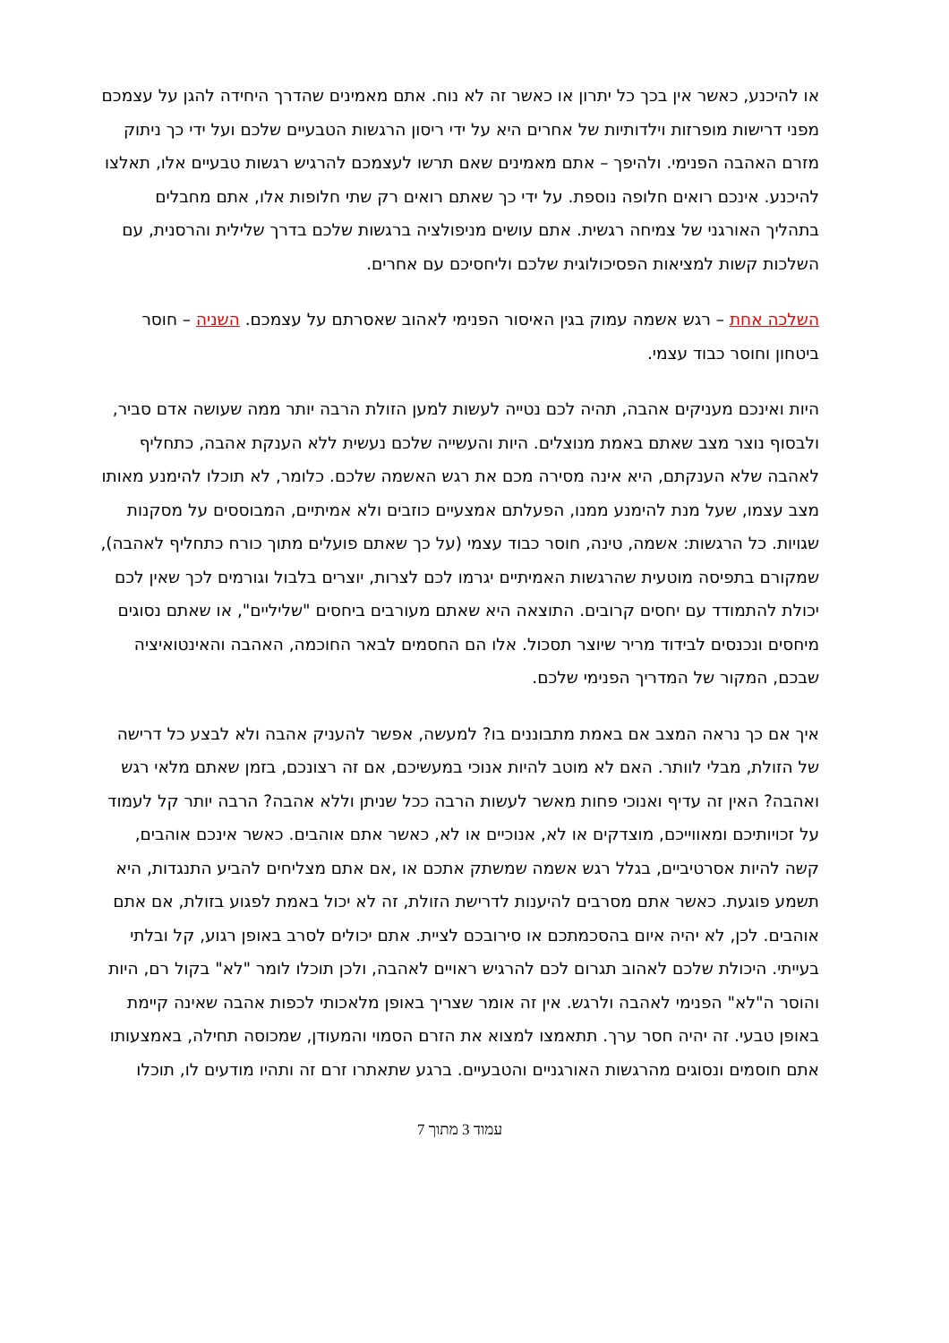או להיכנע, כאשר אין בכך כל יתרון או כאשר זה לא נוח. אתם מאמינים שהדרך היחידה להגן על עצמכם מפני דרישות מופרזות וילדותיות של אחרים היא על ידי ריסון הרגשות הטבעיים שלכם ועל ידי כך ניתוק מזרם האהבה הפנימי. ולהיפך – אתם מאמינים שאם תרשו לעצמכם להרגיש רגשות טבעיים אלו, תאלצו להיכנע. אינכם רואים חלופה נוספת. על ידי כך שאתם רואים רק שתי חלופות אלו, אתם מחבלים בתהליך האורגני של צמיחה רגשית. אתם עושים מניפולציה ברגשות שלכם בדרך שלילית והרסנית, עם השלכות קשות למציאות הפסיכולוגית שלכם וליחסיכם עם אחרים.
השלכה אחת – רגש אשמה עמוק בגין האיסור הפנימי לאהוב שאסרתם על עצמכם. השניה – חוסר ביטחון וחוסר כבוד עצמי.
היות ואינכם מעניקים אהבה, תהיה לכם נטייה לעשות למען הזולת הרבה יותר ממה שעושה אדם סביר, ולבסוף נוצר מצב שאתם באמת מנוצלים. היות והעשייה שלכם נעשית ללא הענקת אהבה, כתחליף לאהבה שלא הענקתם, היא אינה מסירה מכם את רגש האשמה שלכם. כלומר, לא תוכלו להימנע מאותו מצב עצמו, שעל מנת להימנע ממנו, הפעלתם אמצעיים כוזבים ולא אמיתיים, המבוססים על מסקנות שגויות. כל הרגשות: אשמה, טינה, חוסר כבוד עצמי (על כך שאתם פועלים מתוך כורח כתחליף לאהבה), שמקורם בתפיסה מוטעית שהרגשות האמיתיים יגרמו לכם לצרות, יוצרים בלבול וגורמים לכך שאין לכם יכולת להתמודד עם יחסים קרובים. התוצאה היא שאתם מעורבים ביחסים "שליליים", או שאתם נסוגים מיחסים ונכנסים לבידוד מריר שיוצר תסכול. אלו הם החסמים לבאר החוכמה, האהבה והאינטואיציה שבכם, המקור של המדריך הפנימי שלכם.
איך אם כך נראה המצב אם באמת מתבוננים בו? למעשה, אפשר להעניק אהבה ולא לבצע כל דרישה של הזולת, מבלי לוותר. האם לא מוטב להיות אנוכי במעשיכם, אם זה רצונכם, בזמן שאתם מלאי רגש ואהבה? האין זה עדיף ואנוכי פחות מאשר לעשות הרבה ככל שניתן וללא אהבה? הרבה יותר קל לעמוד על זכויותיכם ומאווייכם, מוצדקים או לא, אנוכיים או לא, כאשר אתם אוהבים. כאשר אינכם אוהבים, קשה להיות אסרטיביים, בגלל רגש אשמה שמשתק אתכם או ,אם אתם מצליחים להביע התנגדות, היא תשמע פוגעת. כאשר אתם מסרבים להיענות לדרישת הזולת, זה לא יכול באמת לפגוע בזולת, אם אתם אוהבים. לכן, לא יהיה איום בהסכמתכם או סירובכם לציית. אתם יכולים לסרב באופן רגוע, קל ובלתי בעייתי. היכולת שלכם לאהוב תגרום לכם להרגיש ראויים לאהבה, ולכן תוכלו לומר "לא" בקול רם, היות והוסר ה"לא" הפנימי לאהבה ולרגש. אין זה אומר שצריך באופן מלאכותי לכפות אהבה שאינה קיימת באופן טבעי. זה יהיה חסר ערך. תתאמצו למצוא את הזרם הסמוי והמעודן, שמכוסה תחילה, באמצעותו אתם חוסמים ונסוגים מהרגשות האורגניים והטבעיים. ברגע שתאתרו זרם זה ותהיו מודעים לו, תוכלו
עמוד 3 מתוך 7